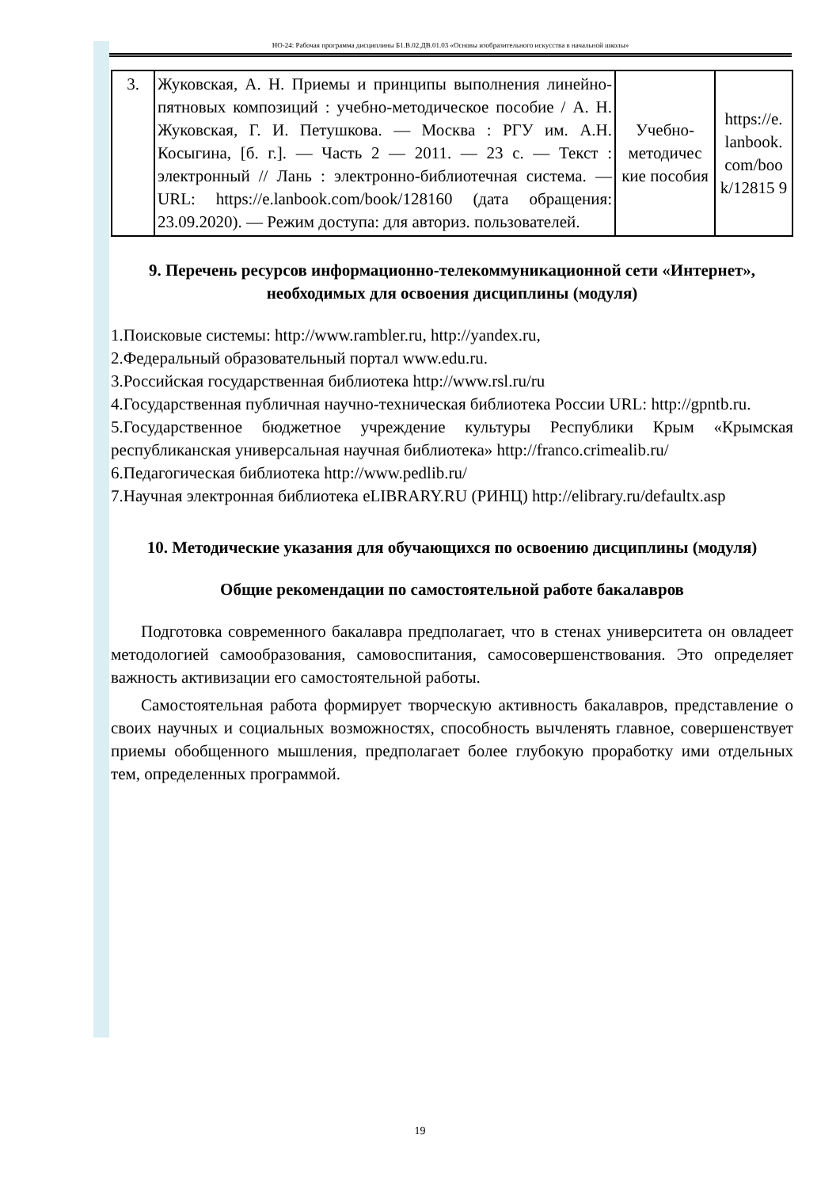НО-24: Рабочая программа дисциплины Б1.В.02.ДВ.01.03 «Основы изобразительного искусства в начальной школы»
| 3. | Жуковская, А. Н. Приемы и принципы выполнения линейно-пятновых композиций : учебно-методическое пособие / А. Н. Жуковская, Г. И. Петушкова. — Москва : РГУ им. А.Н. Косыгина, [б. г.]. — Часть 2 — 2011. — 23 с. — Текст : электронный // Лань : электронно-библиотечная система. — URL: https://e.lanbook.com/book/128160 (дата обращения: 23.09.2020). — Режим доступа: для авториз. пользователей. | Учебно-методичес кие пособия | https://e. lanbook. com/boo k/12815 9 |
9. Перечень ресурсов информационно-телекоммуникационной сети «Интернет», необходимых для освоения дисциплины (модуля)
1.Поисковые системы: http://www.rambler.ru, http://yandex.ru,
2.Федеральный образовательный портал www.edu.ru.
3.Российская государственная библиотека http://www.rsl.ru/ru
4.Государственная публичная научно-техническая библиотека России URL: http://gpntb.ru.
5.Государственное бюджетное учреждение культуры Республики Крым «Крымская республиканская универсальная научная библиотека» http://franco.crimealib.ru/
6.Педагогическая библиотека http://www.pedlib.ru/
7.Научная электронная библиотека eLIBRARY.RU (РИНЦ) http://elibrary.ru/defaultx.asp
10. Методические указания для обучающихся по освоению дисциплины (модуля)
Общие рекомендации по самостоятельной работе бакалавров
Подготовка современного бакалавра предполагает, что в стенах университета он овладеет методологией самообразования, самовоспитания, самосовершенствования. Это определяет важность активизации его самостоятельной работы.
Самостоятельная работа формирует творческую активность бакалавров, представление о своих научных и социальных возможностях, способность вычленять главное, совершенствует приемы обобщенного мышления, предполагает более глубокую проработку ими отдельных тем, определенных программой.
19